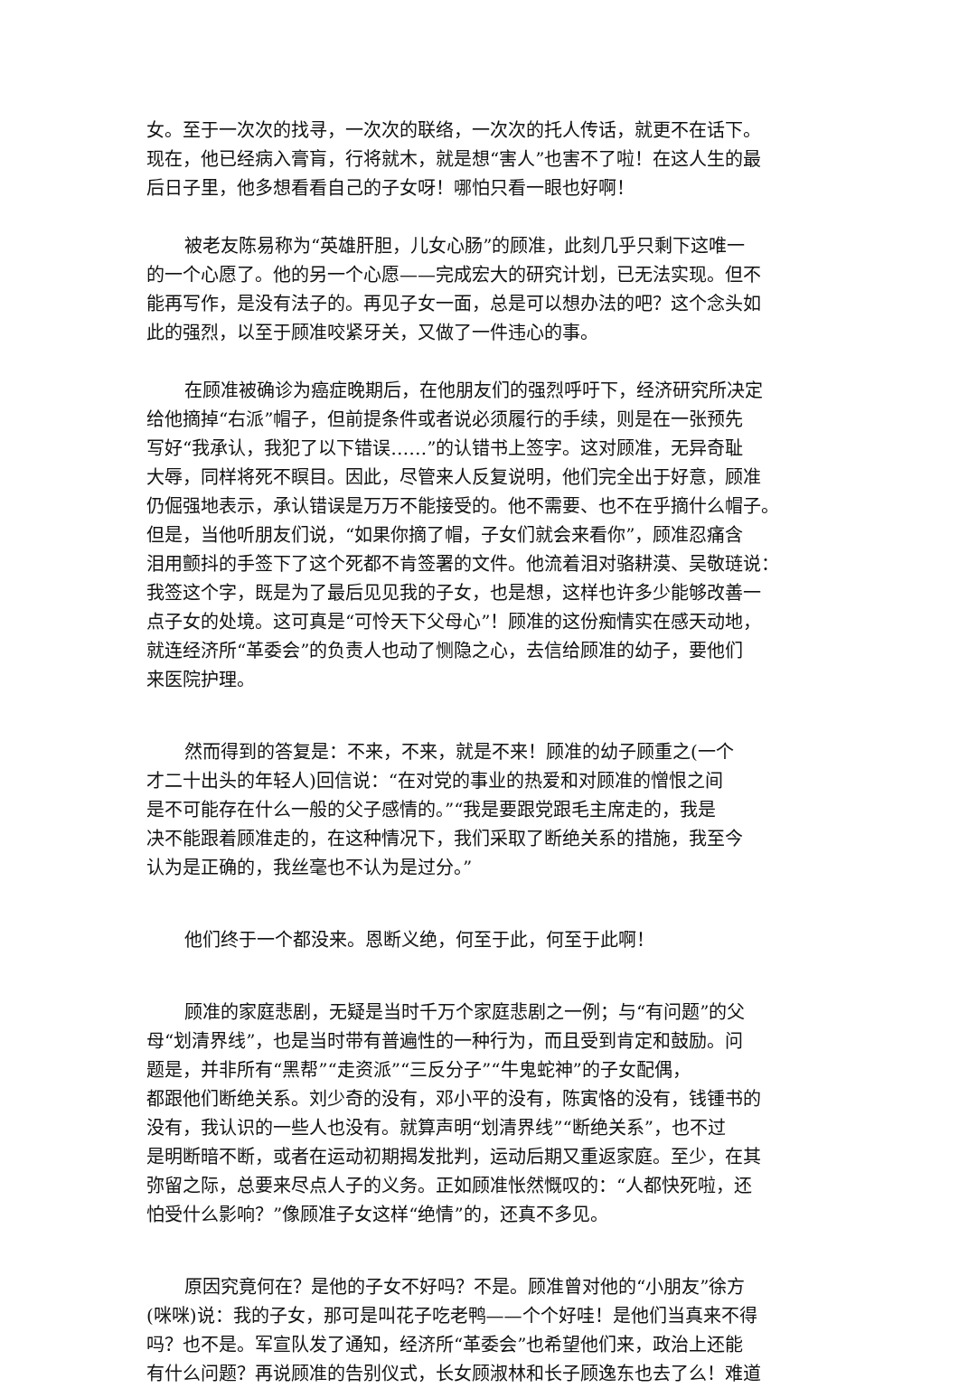女。至于一次次的找寻，一次次的联络，一次次的托人传话，就更不在话下。
现在，他已经病入膏肓，行将就木，就是想“害人”也害不了啦！在这人生的最
后日子里，他多想看看自己的子女呀！哪怕只看一眼也好啊！
被老友陈易称为“英雄肝胆，儿女心肠”的顾准，此刻几乎只剩下这唯一
的一个心愿了。他的另一个心愿——完成宏大的研究计划，已无法实现。但不
能再写作，是没有法子的。再见子女一面，总是可以想办法的吧？这个念头如
此的强烈，以至于顾准咬紧牙关，又做了一件违心的事。
在顾准被确诊为癌症晚期后，在他朋友们的强烈呼吁下，经济研究所决定
给他摘掉“右派”帽子，但前提条件或者说必须履行的手续，则是在一张预先
写好“我承认，我犯了以下错误……”的认错书上签字。这对顾准，无异奇耻
大辱，同样将死不瞑目。因此，尽管来人反复说明，他们完全出于好意，顾准
仍倔强地表示，承认错误是万万不能接受的。他不需要、也不在乎摘什么帽子。
但是，当他听朋友们说，“如果你摘了帽，子女们就会来看你”，顾准忍痛含
泪用颤抖的手签下了这个死都不肯签署的文件。他流着泪对骆耕漠、吴敬琏说：
我签这个字，既是为了最后见见我的子女，也是想，这样也许多少能够改善一
点子女的处境。这可真是“可怜天下父母心”！顾准的这份痴情实在感天动地，
就连经济所“革委会”的负责人也动了恻隐之心，去信给顾准的幼子，要他们
来医院护理。
然而得到的答复是：不来，不来，就是不来！顾准的幼子顾重之(一个
才二十出头的年轻人)回信说：“在对党的事业的热爱和对顾准的憎恨之间
是不可能存在什么一般的父子感情的。”“我是要跟党跟毛主席走的，我是
决不能跟着顾准走的，在这种情况下，我们采取了断绝关系的措施，我至今
认为是正确的，我丝毫也不认为是过分。”
他们终于一个都没来。恩断义绝，何至于此，何至于此啊！
顾准的家庭悲剧，无疑是当时千万个家庭悲剧之一例；与“有问题”的父
母“划清界线”，也是当时带有普遍性的一种行为，而且受到肯定和鼓励。问
题是，并非所有“黑帮”“走资派”“三反分子”“牛鬼蛇神”的子女配偶，
都跟他们断绝关系。刘少奇的没有，邓小平的没有，陈寅恪的没有，钱锺书的
没有，我认识的一些人也没有。就算声明“划清界线”“断绝关系”，也不过
是明断暗不断，或者在运动初期揭发批判，运动后期又重返家庭。至少，在其
弥留之际，总要来尽点人子的义务。正如顾准怅然慨叹的：“人都快死啦，还
怕受什么影响？”像顾准子女这样“绝情”的，还真不多见。
原因究竟何在？是他的子女不好吗？不是。顾准曾对他的“小朋友”徐方
(咪咪)说：我的子女，那可是叫花子吃老鸭——个个好哇！是他们当真来不得
吗？也不是。军宣队发了通知，经济所“革委会”也希望他们来，政治上还能
有什么问题？再说顾准的告别仪式，长女顾淑林和长子顾逸东也去了么！难道